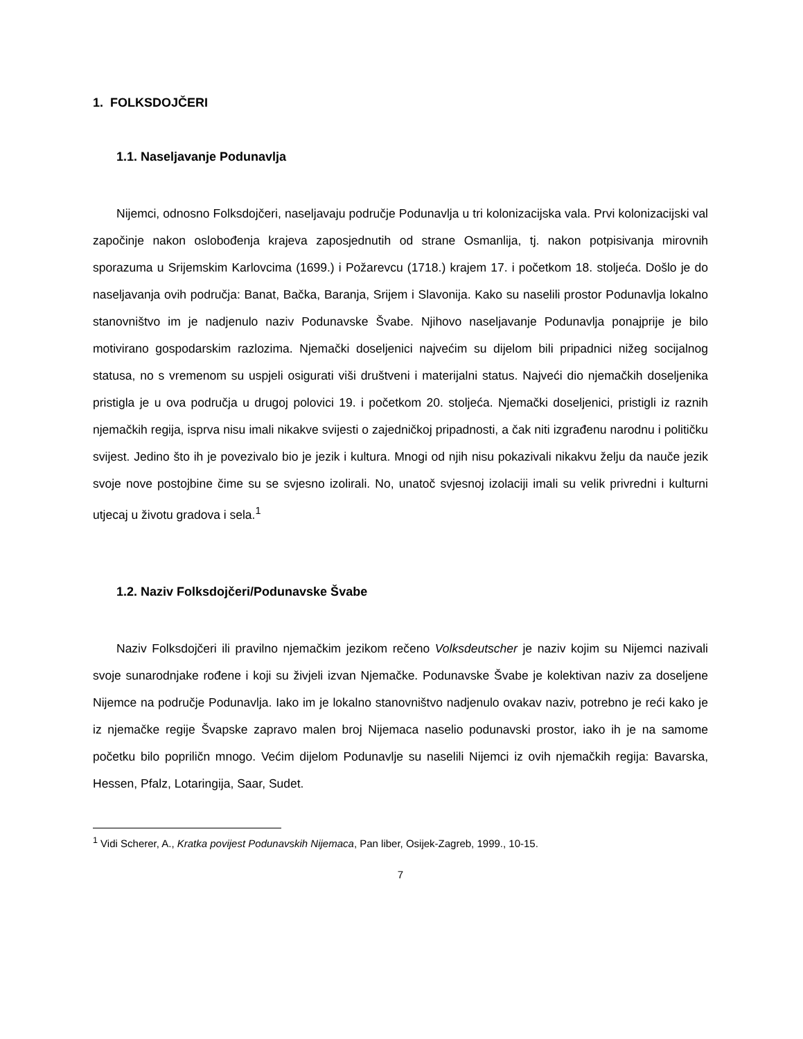1. FOLKSDOJČERI
1.1. Naseljavanje Podunavlja
Nijemci, odnosno Folksdojčeri, naseljavaju područje Podunavlja u tri kolonizacijska vala. Prvi kolonizacijski val započinje nakon oslobođenja krajeva zaposjednutih od strane Osmanlija, tj. nakon potpisivanja mirovnih sporazuma u Srijemskim Karlovcima (1699.) i Požarevcu (1718.) krajem 17. i početkom 18. stoljeća. Došlo je do naseljavanja ovih područja: Banat, Bačka, Baranja, Srijem i Slavonija. Kako su naselili prostor Podunavlja lokalno stanovništvo im je nadjenulo naziv Podunavske Švabe. Njihovo naseljavanje Podunavlja ponajprije je bilo motivirano gospodarskim razlozima. Njemački doseljenici najvećim su dijelom bili pripadnici nižeg socijalnog statusa, no s vremenom su uspjeli osigurati viši društveni i materijalni status. Najveći dio njemačkih doseljenika pristigla je u ova područja u drugoj polovici 19. i početkom 20. stoljeća. Njemački doseljenici, pristigli iz raznih njemačkih regija, isprva nisu imali nikakve svijesti o zajedničkoj pripadnosti, a čak niti izgrađenu narodnu i političku svijest. Jedino što ih je povezivalo bio je jezik i kultura. Mnogi od njih nisu pokazivali nikakvu želju da nauče jezik svoje nove postojbine čime su se svjesno izolirali. No, unatoč svjesnoj izolaciji imali su velik privredni i kulturni utjecaj u životu gradova i sela.<sup>1</sup>
1.2. Naziv Folksdojčeri/Podunavske Švabe
Naziv Folksdojčeri ili pravilno njemačkim jezikom rečeno Volksdeutscher je naziv kojim su Nijemci nazivali svoje sunarodnjake rođene i koji su živjeli izvan Njemačke. Podunavske Švabe je kolektivan naziv za doseljene Nijemce na područje Podunavlja. Iako im je lokalno stanovništvo nadjenulo ovakav naziv, potrebno je reći kako je iz njemačke regije Švapske zapravo malen broj Nijemaca naselio podunavski prostor, iako ih je na samome početku bilo popriličn mnogo. Većim dijelom Podunavlje su naselili Nijemci iz ovih njemačkih regija: Bavarska, Hessen, Pfalz, Lotaringija, Saar, Sudet.
<sup>1</sup> Vidi Scherer, A., Kratka povijest Podunavskih Nijemaca, Pan liber, Osijek-Zagreb, 1999., 10-15.
7